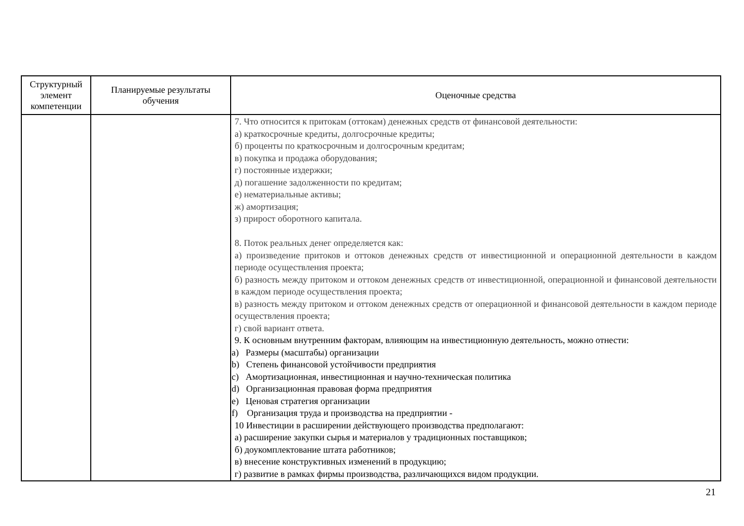| Структурный элемент компетенции | Планируемые результаты обучения | Оценочные средства |
| --- | --- | --- |
| | | 7. Что относится к притокам (оттокам) денежных средств от финансовой деятельности: а) краткосрочные кредиты, долгосрочные кредиты; б) проценты по краткосрочным и долгосрочным кредитам; в) покупка и продажа оборудования; г) постоянные издержки; д) погашение задолженности по кредитам; е) нематериальные активы; ж) амортизация; з) прирост оборотного капитала. 8. Поток реальных денег определяется как: а) произведение притоков и оттоков денежных средств от инвестиционной и операционной деятельности в каждом периоде осуществления проекта; б) разность между притоком и оттоком денежных средств от инвестиционной, операционной и финансовой деятельности в каждом периоде осуществления проекта; в) разность между притоком и оттоком денежных средств от операционной и финансовой деятельности в каждом периоде осуществления проекта; г) свой вариант ответа. 9. К основным внутренним факторам, влияющим на инвестиционную деятельность, можно отнести: a) Размеры (масштабы) организации b) Степень финансовой устойчивости предприятия c) Амортизационная, инвестиционная и научно-техническая политика d) Организационная правовая форма предприятия e) Ценовая стратегия организации f) Организация труда и производства на предприятии - 10 Инвестиции в расширении действующего производства предполагают: а) расширение закупки сырья и материалов у традиционных поставщиков; б) доукомплектование штата работников; в) внесение конструктивных изменений в продукцию; г) развитие в рамках фирмы производства, различающихся видом продукции. |
21